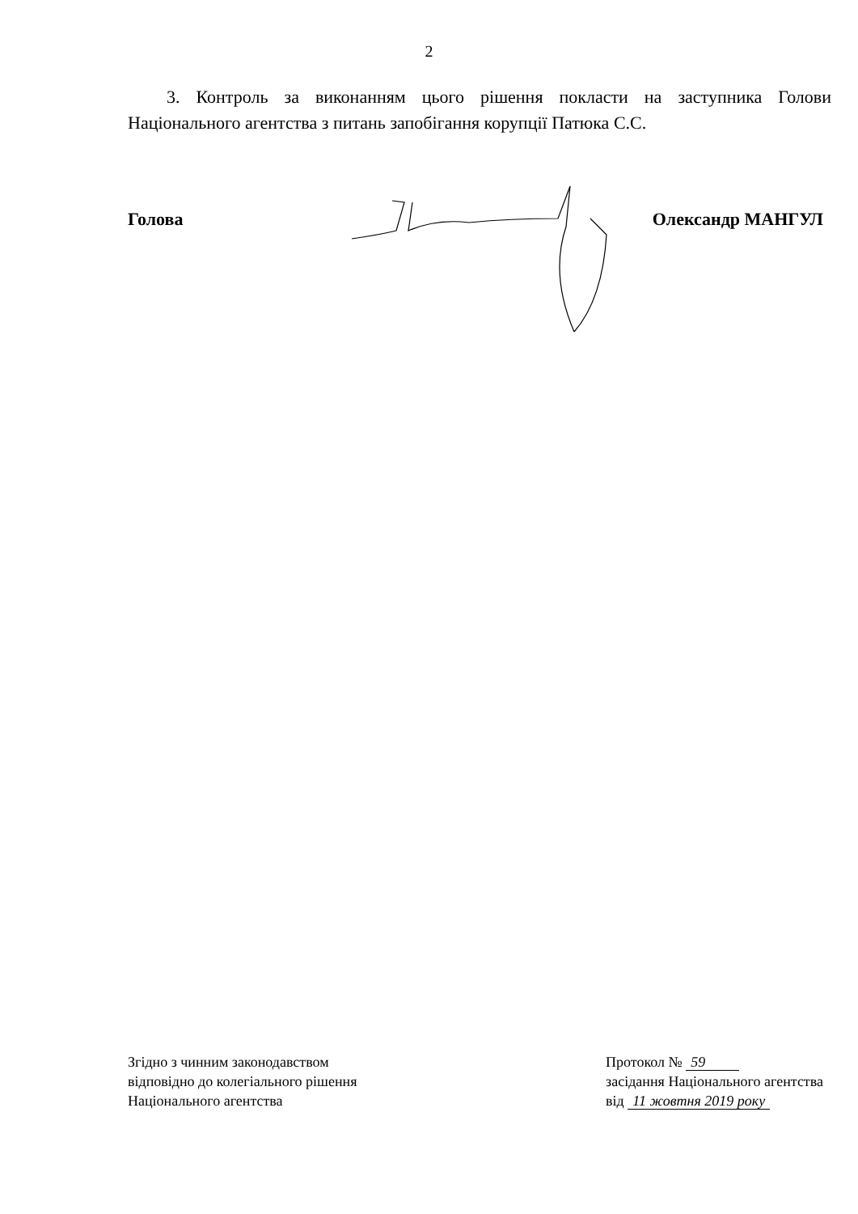2
3. Контроль за виконанням цього рішення покласти на заступника Голови Національного агентства з питань запобігання корупції Патюка С.С.
Голова Олександр МАНГУЛ
Згідно з чинним законодавством
відповідно до колегіального рішення
Національного агентства
Протокол № 59
засідання Національного агентства
від 11 жовтня 2019 року